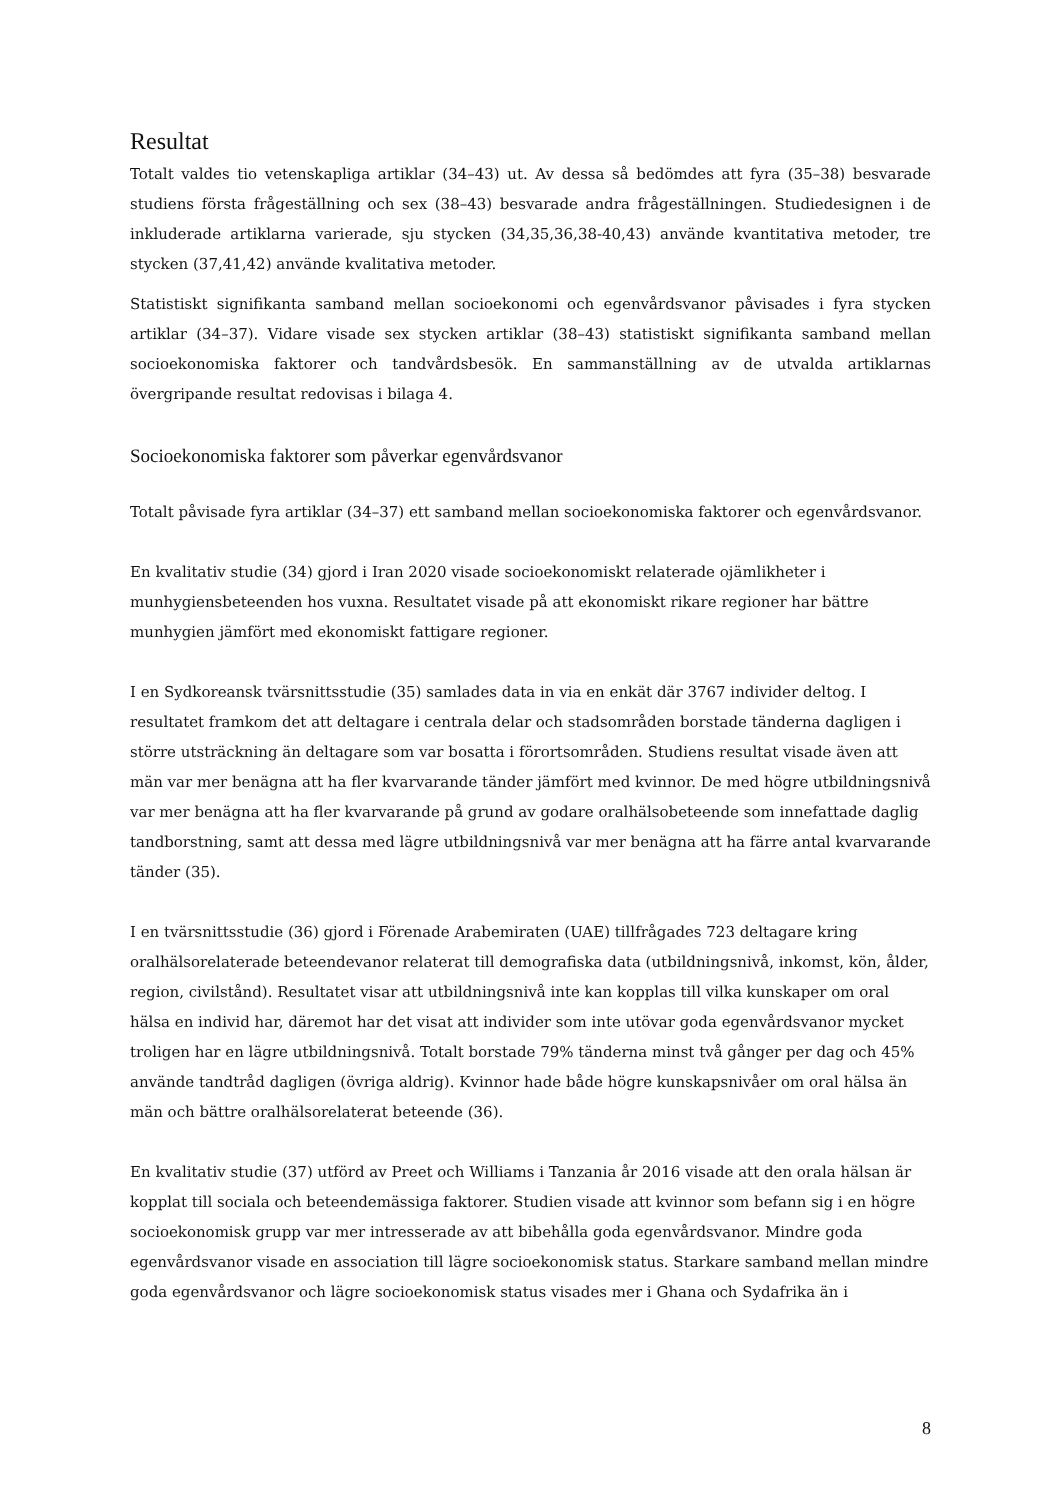Resultat
Totalt valdes tio vetenskapliga artiklar (34–43) ut. Av dessa så bedömdes att fyra (35–38) besvarade studiens första frågeställning och sex (38–43) besvarade andra frågeställningen. Studiedesignen i de inkluderade artiklarna varierade, sju stycken (34,35,36,38-40,43) använde kvantitativa metoder, tre stycken (37,41,42) använde kvalitativa metoder.
Statistiskt signifikanta samband mellan socioekonomi och egenvårdsvanor påvisades i fyra stycken artiklar (34–37). Vidare visade sex stycken artiklar (38–43) statistiskt signifikanta samband mellan socioekonomiska faktorer och tandvårdsbesök. En sammanställning av de utvalda artiklarnas övergripande resultat redovisas i bilaga 4.
Socioekonomiska faktorer som påverkar egenvårdsvanor
Totalt påvisade fyra artiklar (34–37) ett samband mellan socioekonomiska faktorer och egenvårdsvanor.
En kvalitativ studie (34) gjord i Iran 2020 visade socioekonomiskt relaterade ojämlikheter i munhygiensbeteenden hos vuxna. Resultatet visade på att ekonomiskt rikare regioner har bättre munhygien jämfört med ekonomiskt fattigare regioner.
I en Sydkoreansk tvärsnittsstudie (35) samlades data in via en enkät där 3767 individer deltog. I resultatet framkom det att deltagare i centrala delar och stadsområden borstade tänderna dagligen i större utsträckning än deltagare som var bosatta i förortsområden. Studiens resultat visade även att män var mer benägna att ha fler kvarvarande tänder jämfört med kvinnor. De med högre utbildningsnivå var mer benägna att ha fler kvarvarande på grund av godare oralhälsobeteende som innefattade daglig tandborstning, samt att dessa med lägre utbildningsnivå var mer benägna att ha färre antal kvarvarande tänder (35).
I en tvärsnittsstudie (36) gjord i Förenade Arabemiraten (UAE) tillfrågades 723 deltagare kring oralhälsorelaterade beteendevanor relaterat till demografiska data (utbildningsnivå, inkomst, kön, ålder, region, civilstånd). Resultatet visar att utbildningsnivå inte kan kopplas till vilka kunskaper om oral hälsa en individ har, däremot har det visat att individer som inte utövar goda egenvårdsvanor mycket troligen har en lägre utbildningsnivå. Totalt borstade 79% tänderna minst två gånger per dag och 45% använde tandtråd dagligen (övriga aldrig). Kvinnor hade både högre kunskapsnivåer om oral hälsa än män och bättre oralhälsorelaterat beteende (36).
En kvalitativ studie (37) utförd av Preet och Williams i Tanzania år 2016 visade att den orala hälsan är kopplat till sociala och beteendemässiga faktorer. Studien visade att kvinnor som befann sig i en högre socioekonomisk grupp var mer intresserade av att bibehålla goda egenvårdsvanor. Mindre goda egenvårdsvanor visade en association till lägre socioekonomisk status. Starkare samband mellan mindre goda egenvårdsvanor och lägre socioekonomisk status visades mer i Ghana och Sydafrika än i
8